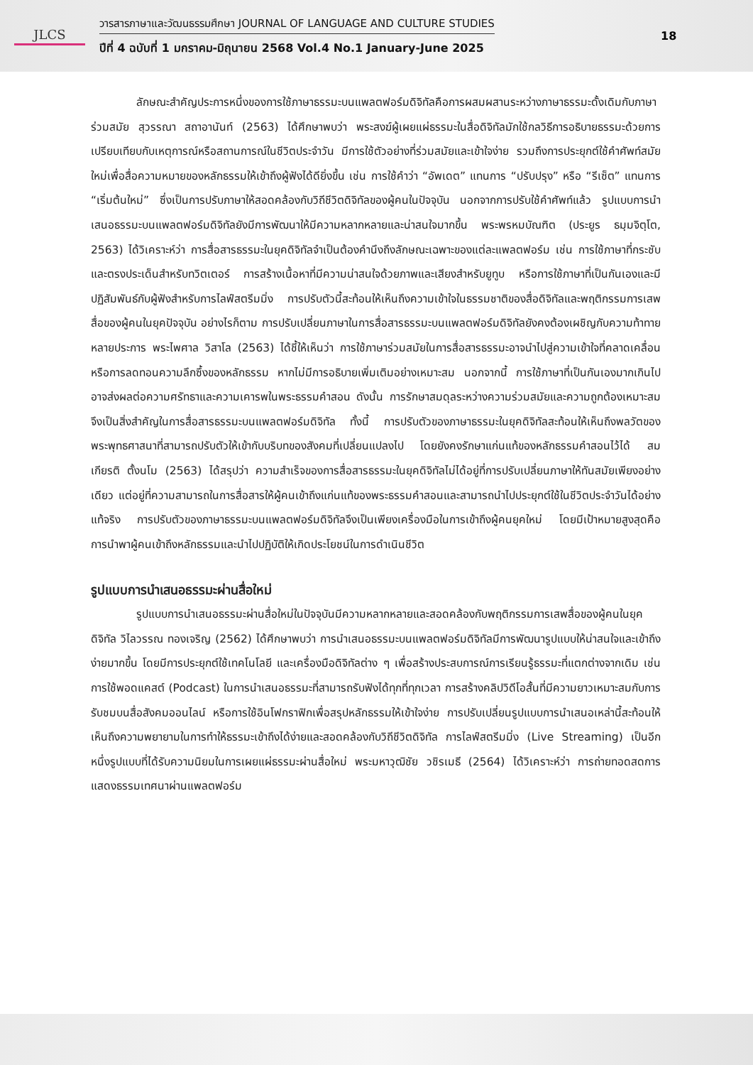JLCS
วารสารภาษาและวัฒนธรรมศึกษา JOURNAL OF LANGUAGE AND CULTURE STUDIES
ปีที่ 4 ฉบับที่ 1 มกราคม-มิถุนายน 2568 Vol.4 No.1 January-June 2025
18
ลักษณะสำคัญประการหนึ่งของการใช้ภาษาธรรมะบนแพลตฟอร์มดิจิทัลคือการผสมผสานระหว่างภาษาธรรมะดั้งเดิมกับภาษาร่วมสมัย สุวรรณา สถาอานันท์ (2563) ได้ศึกษาพบว่า พระสงฆ์ผู้เผยแผ่ธรรมะในสื่อดิจิทัลมักใช้กลวิธีการอธิบายธรรมะด้วยการเปรียบเทียบกับเหตุการณ์หรือสถานการณ์ในชีวิตประจำวัน มีการใช้ตัวอย่างที่ร่วมสมัยและเข้าใจง่าย รวมถึงการประยุกต์ใช้คำศัพท์สมัยใหม่เพื่อสื่อความหมายของหลักธรรมให้เข้าถึงผู้ฟังได้ดียิ่งขึ้น เช่น การใช้คำว่า “อัพเดต” แทนการ “ปรับปรุง” หรือ “รีเซ็ต” แทนการ “เริ่มต้นใหม่” ซึ่งเป็นการปรับภาษาให้สอดคล้องกับวิถีชีวิตดิจิทัลของผู้คนในปัจจุบัน นอกจากการปรับใช้คำศัพท์แล้ว รูปแบบการนำเสนอธรรมะบนแพลตฟอร์มดิจิทัลยังมีการพัฒนาให้มีความหลากหลายและน่าสนใจมากขึ้น พระพรหมบัณฑิต (ประยูร ธมฺมจิตฺโต, 2563) ได้วิเคราะห์ว่า การสื่อสารธรรมะในยุคดิจิทัลจำเป็นต้องคำนึงถึงลักษณะเฉพาะของแต่ละแพลตฟอร์ม เช่น การใช้ภาษาที่กระชับและตรงประเด็นสำหรับทวิตเตอร์ การสร้างเนื้อหาที่มีความน่าสนใจด้วยภาพและเสียงสำหรับยูทูบ หรือการใช้ภาษาที่เป็นกันเองและมีปฏิสัมพันธ์กับผู้ฟังสำหรับการไลฟ์สตรีมมิ่ง การปรับตัวนี้สะท้อนให้เห็นถึงความเข้าใจในธรรมชาติของสื่อดิจิทัลและพฤติกรรมการเสพสื่อของผู้คนในยุคปัจจุบัน อย่างไรก็ตาม การปรับเปลี่ยนภาษาในการสื่อสารธรรมะบนแพลตฟอร์มดิจิทัลยังคงต้องเผชิญกับความท้าทายหลายประการ พระไพศาล วิสาโล (2563) ได้ชี้ให้เห็นว่า การใช้ภาษาร่วมสมัยในการสื่อสารธรรมะอาจนำไปสู่ความเข้าใจที่คลาดเคลื่อนหรือการลดทอนความลึกซึ้งของหลักธรรม หากไม่มีการอธิบายเพิ่มเติมอย่างเหมาะสม นอกจากนี้ การใช้ภาษาที่เป็นกันเองมากเกินไปอาจส่งผลต่อความศรัทธาและความเคารพในพระธรรมคำสอน ดังนั้น การรักษาสมดุลระหว่างความร่วมสมัยและความถูกต้องเหมาะสมจึงเป็นสิ่งสำคัญในการสื่อสารธรรมะบนแพลตฟอร์มดิจิทัล ทั้งนี้ การปรับตัวของภาษาธรรมะในยุคดิจิทัลสะท้อนให้เห็นถึงพลวัตของพระพุทธศาสนาที่สามารถปรับตัวให้เข้ากับบริบทของสังคมที่เปลี่ยนแปลงไป โดยยังคงรักษาแก่นแท้ของหลักธรรมคำสอนไว้ได้ สมเกียรติ ตั้งนโม (2563) ได้สรุปว่า ความสำเร็จของการสื่อสารธรรมะในยุคดิจิทัลไม่ได้อยู่ที่การปรับเปลี่ยนภาษาให้ทันสมัยเพียงอย่างเดียว แต่อยู่ที่ความสามารถในการสื่อสารให้ผู้คนเข้าถึงแก่นแท้ของพระธรรมคำสอนและสามารถนำไปประยุกต์ใช้ในชีวิตประจำวันได้อย่างแท้จริง การปรับตัวของภาษาธรรมะบนแพลตฟอร์มดิจิทัลจึงเป็นเพียงเครื่องมือในการเข้าถึงผู้คนยุคใหม่ โดยมีเป้าหมายสูงสุดคือการนำพาผู้คนเข้าถึงหลักธรรมและนำไปปฏิบัติให้เกิดประโยชน์ในการดำเนินชีวิต
รูปแบบการนำเสนอธรรมะผ่านสื่อใหม่
รูปแบบการนำเสนอธรรมะผ่านสื่อใหม่ในปัจจุบันมีความหลากหลายและสอดคล้องกับพฤติกรรมการเสพสื่อของผู้คนในยุคดิจิทัล วิไลวรรณ ทองเจริญ (2562) ได้ศึกษาพบว่า การนำเสนอธรรมะบนแพลตฟอร์มดิจิทัลมีการพัฒนารูปแบบให้น่าสนใจและเข้าถึงง่ายมากขึ้น โดยมีการประยุกต์ใช้เทคโนโลยี และเครื่องมือดิจิทัลต่าง ๆ เพื่อสร้างประสบการณ์การเรียนรู้ธรรมะที่แตกต่างจากเดิม เช่น การใช้พอดแคสต์ (Podcast) ในการนำเสนอธรรมะที่สามารถรับฟังได้ทุกที่ทุกเวลา การสร้างคลิปวิดีโอสั้นที่มีความยาวเหมาะสมกับการรับชมบนสื่อสังคมออนไลน์ หรือการใช้อินโฟกราฟิกเพื่อสรุปหลักธรรมให้เข้าใจง่าย การปรับเปลี่ยนรูปแบบการนำเสนอเหล่านี้สะท้อนให้เห็นถึงความพยายามในการทำให้ธรรมะเข้าถึงได้ง่ายและสอดคล้องกับวิถีชีวิตดิจิทัล การไลฟ์สตรีมมิ่ง (Live Streaming) เป็นอีกหนึ่งรูปแบบที่ได้รับความนิยมในการเผยแผ่ธรรมะผ่านสื่อใหม่ พระมหาวุฒิชัย วชิรเมธี (2564) ได้วิเคราะห์ว่า การถ่ายทอดสดการแสดงธรรมเทศนาผ่านแพลตฟอร์ม